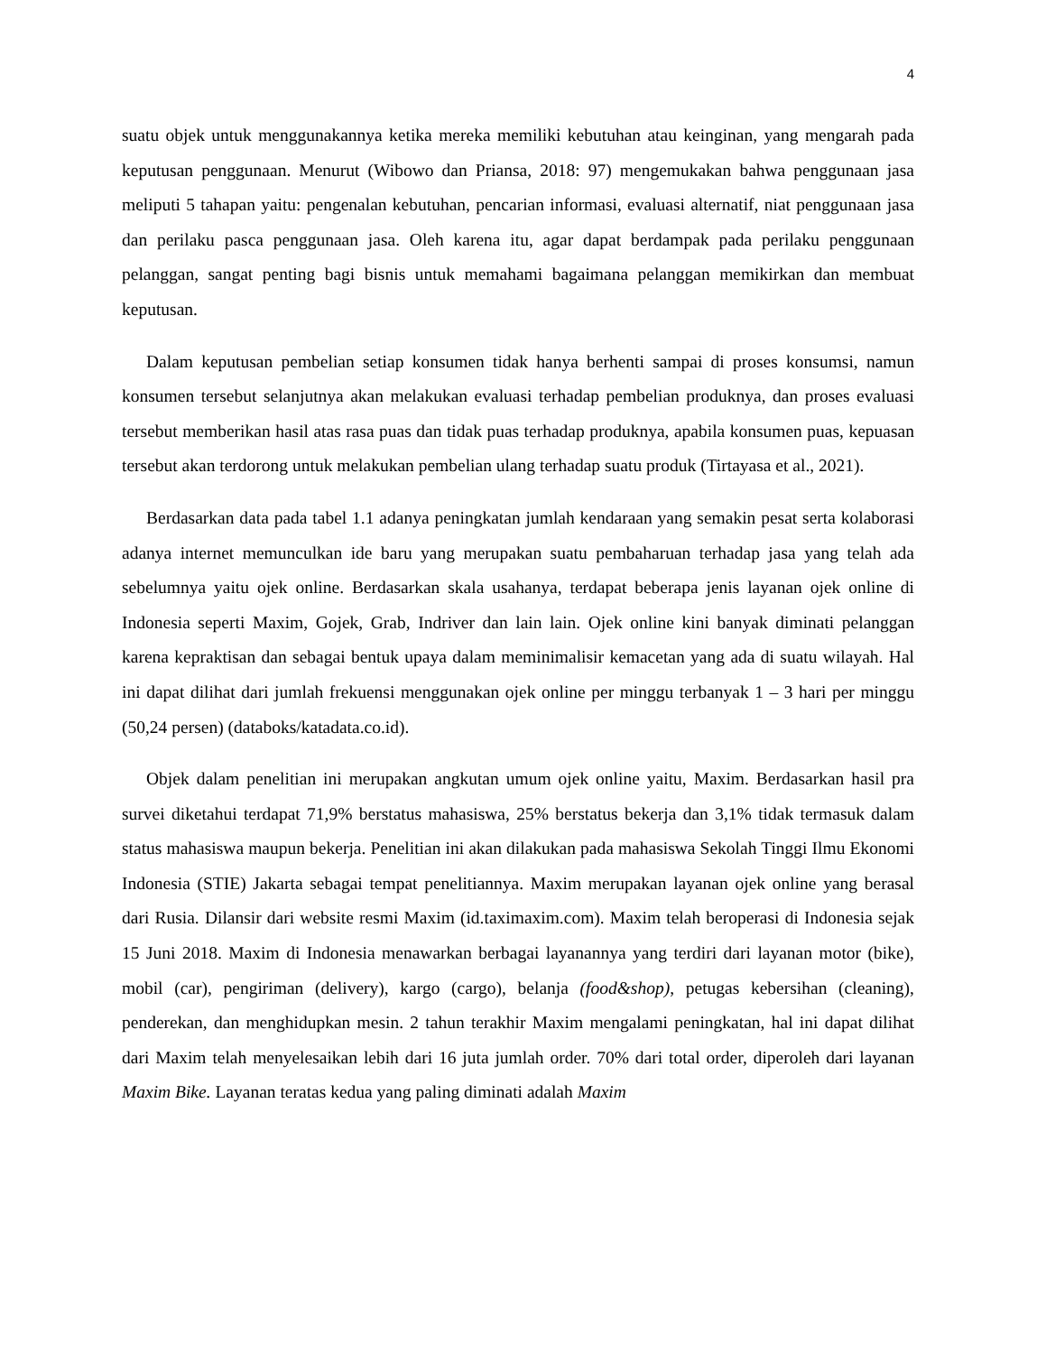4
suatu objek untuk menggunakannya ketika mereka memiliki kebutuhan atau keinginan, yang mengarah pada keputusan penggunaan. Menurut (Wibowo dan Priansa, 2018: 97) mengemukakan bahwa penggunaan jasa meliputi 5 tahapan yaitu: pengenalan kebutuhan, pencarian informasi, evaluasi alternatif, niat penggunaan jasa dan perilaku pasca penggunaan jasa. Oleh karena itu, agar dapat berdampak pada perilaku penggunaan pelanggan, sangat penting bagi bisnis untuk memahami bagaimana pelanggan memikirkan dan membuat keputusan.
Dalam keputusan pembelian setiap konsumen tidak hanya berhenti sampai di proses konsumsi, namun konsumen tersebut selanjutnya akan melakukan evaluasi terhadap pembelian produknya, dan proses evaluasi tersebut memberikan hasil atas rasa puas dan tidak puas terhadap produknya, apabila konsumen puas, kepuasan tersebut akan terdorong untuk melakukan pembelian ulang terhadap suatu produk (Tirtayasa et al., 2021).
Berdasarkan data pada tabel 1.1 adanya peningkatan jumlah kendaraan yang semakin pesat serta kolaborasi adanya internet memunculkan ide baru yang merupakan suatu pembaharuan terhadap jasa yang telah ada sebelumnya yaitu ojek online. Berdasarkan skala usahanya, terdapat beberapa jenis layanan ojek online di Indonesia seperti Maxim, Gojek, Grab, Indriver dan lain lain. Ojek online kini banyak diminati pelanggan karena kepraktisan dan sebagai bentuk upaya dalam meminimalisir kemacetan yang ada di suatu wilayah. Hal ini dapat dilihat dari jumlah frekuensi menggunakan ojek online per minggu terbanyak 1 – 3 hari per minggu (50,24 persen) (databoks/katadata.co.id).
Objek dalam penelitian ini merupakan angkutan umum ojek online yaitu, Maxim. Berdasarkan hasil pra survei diketahui terdapat 71,9% berstatus mahasiswa, 25% berstatus bekerja dan 3,1% tidak termasuk dalam status mahasiswa maupun bekerja. Penelitian ini akan dilakukan pada mahasiswa Sekolah Tinggi Ilmu Ekonomi Indonesia (STIE) Jakarta sebagai tempat penelitiannya. Maxim merupakan layanan ojek online yang berasal dari Rusia. Dilansir dari website resmi Maxim (id.taximaxim.com). Maxim telah beroperasi di Indonesia sejak 15 Juni 2018. Maxim di Indonesia menawarkan berbagai layanannya yang terdiri dari layanan motor (bike), mobil (car), pengiriman (delivery), kargo (cargo), belanja (food&shop), petugas kebersihan (cleaning), penderekan, dan menghidupkan mesin. 2 tahun terakhir Maxim mengalami peningkatan, hal ini dapat dilihat dari Maxim telah menyelesaikan lebih dari 16 juta jumlah order. 70% dari total order, diperoleh dari layanan Maxim Bike. Layanan teratas kedua yang paling diminati adalah Maxim